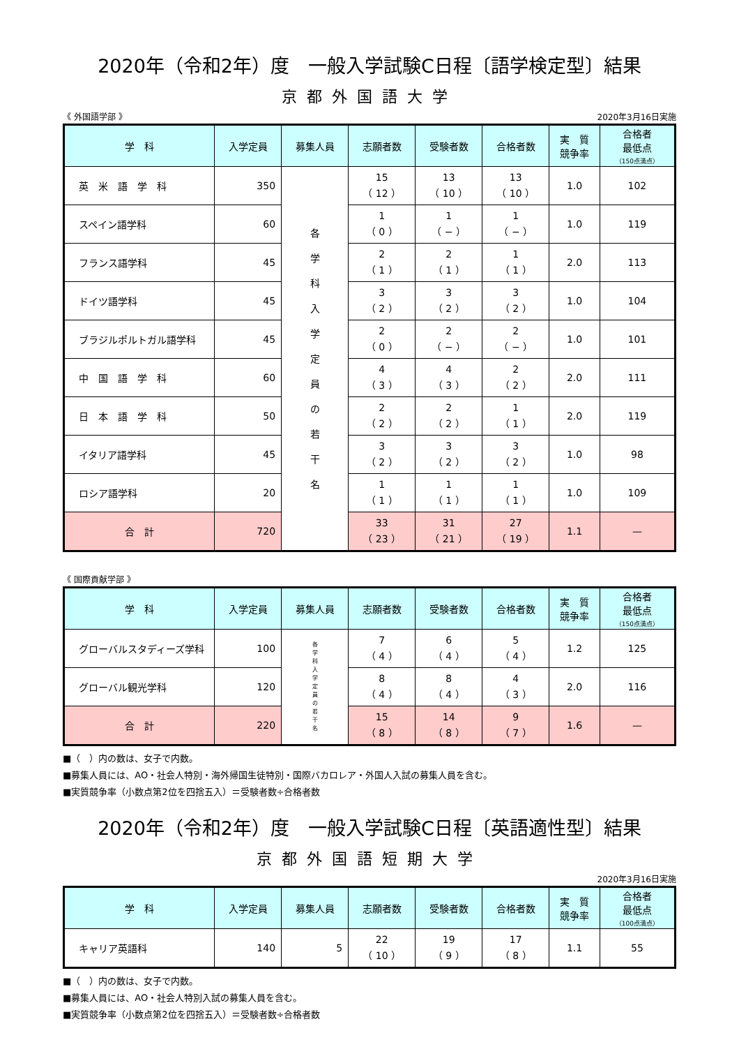2020年（令和2年）度　一般入学試験C日程〔語学検定型〕結果
京都外国語大学
《 外国語学部 》 2020年3月16日実施
| 学 科 | 入学定員 | 募集人員 | 志願者数 | 受験者数 | 合格者数 | 実 質 競争率 | 合格者 最低点 （150点満点） |
| --- | --- | --- | --- | --- | --- | --- | --- |
| 英 米 語 学 科 | 350 | 各 学 科 入 学 定 員 の 若 干 名 | 15 （ 12 ） | 13 （ 10 ） | 13 （ 10 ） | 1.0 | 102 |
| スペイン語学科 | 60 | | 1 （ 0 ） | 1 （ − ） | 1 （ − ） | 1.0 | 119 |
| フランス語学科 | 45 | | 2 （ 1 ） | 2 （ 1 ） | 1 （ 1 ） | 2.0 | 113 |
| ドイツ語学科 | 45 | | 3 （ 2 ） | 3 （ 2 ） | 3 （ 2 ） | 1.0 | 104 |
| ブラジルポルトガル語学科 | 45 | | 2 （ 0 ） | 2 （ − ） | 2 （ − ） | 1.0 | 101 |
| 中 国 語 学 科 | 60 | | 4 （ 3 ） | 4 （ 3 ） | 2 （ 2 ） | 2.0 | 111 |
| 日 本 語 学 科 | 50 | | 2 （ 2 ） | 2 （ 2 ） | 1 （ 1 ） | 2.0 | 119 |
| イタリア語学科 | 45 | | 3 （ 2 ） | 3 （ 2 ） | 3 （ 2 ） | 1.0 | 98 |
| ロシア語学科 | 20 | | 1 （ 1 ） | 1 （ 1 ） | 1 （ 1 ） | 1.0 | 109 |
| 合 計 | 720 | | 33 （ 23 ） | 31 （ 21 ） | 27 （ 19 ） | 1.1 | — |
《 国際貢献学部 》
| 学 科 | 入学定員 | 募集人員 | 志願者数 | 受験者数 | 合格者数 | 実 質 競争率 | 合格者 最低点 （150点満点） |
| --- | --- | --- | --- | --- | --- | --- | --- |
| グローバルスタディーズ学科 | 100 | 各 学 科 入 学 定 員 の 若 干 名 | 7 （ 4 ） | 6 （ 4 ） | 5 （ 4 ） | 1.2 | 125 |
| グローバル観光学科 | 120 | | 8 （ 4 ） | 8 （ 4 ） | 4 （ 3 ） | 2.0 | 116 |
| 合 計 | 220 | | 15 （ 8 ） | 14 （ 8 ） | 9 （ 7 ） | 1.6 | — |
■（　）内の数は、女子で内数。
■募集人員には、AO・社会人特別・海外帰国生徒特別・国際バカロレア・外国人入試の募集人員を含む。
■実質競争率（小数点第2位を四捨五入）＝受験者数÷合格者数
2020年（令和2年）度　一般入学試験C日程〔英語適性型〕結果
京都外国語短期大学
2020年3月16日実施
| 学 科 | 入学定員 | 募集人員 | 志願者数 | 受験者数 | 合格者数 | 実 質 競争率 | 合格者 最低点 （100点満点） |
| --- | --- | --- | --- | --- | --- | --- | --- |
| キャリア英語科 | 140 | 5 | 22 （ 10 ） | 19 （ 9 ） | 17 （ 8 ） | 1.1 | 55 |
■（　）内の数は、女子で内数。
■募集人員には、AO・社会人特別入試の募集人員を含む。
■実質競争率（小数点第2位を四捨五入）＝受験者数÷合格者数